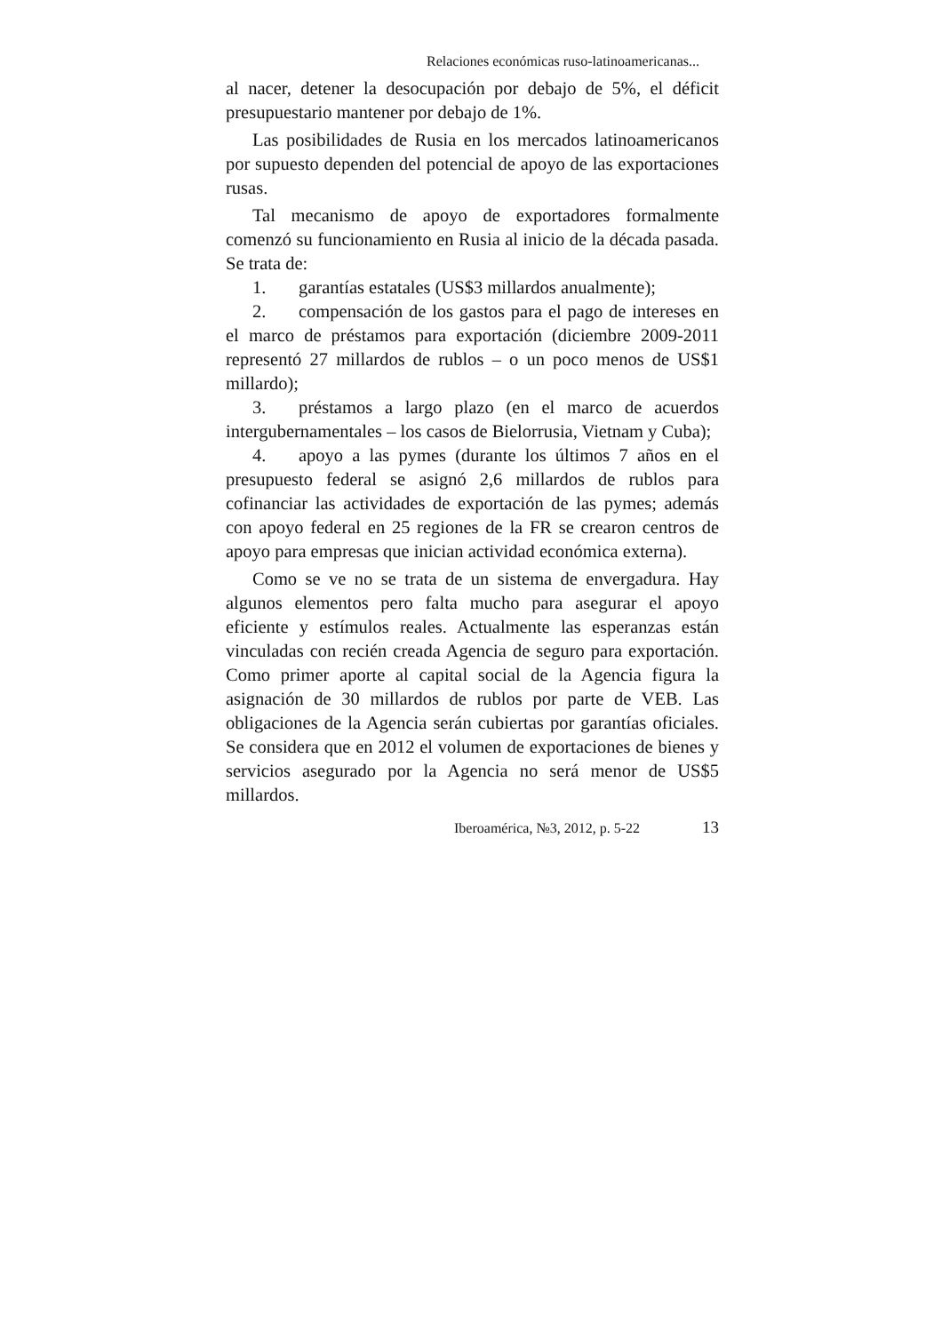Relaciones económicas ruso-latinoamericanas...
al nacer, detener la desocupación por debajo de 5%, el déficit presupuestario mantener por debajo de 1%.
Las posibilidades de Rusia en los mercados latinoamericanos por supuesto dependen del potencial de apoyo de las exportaciones rusas.
Tal mecanismo de apoyo de exportadores formalmente comenzó su funcionamiento en Rusia al inicio de la década pasada. Se trata de:
1. garantías estatales (US$3 millardos anualmente);
2. compensación de los gastos para el pago de intereses en el marco de préstamos para exportación (diciembre 2009-2011 representó 27 millardos de rublos – o un poco menos de US$1 millardo);
3. préstamos a largo plazo (en el marco de acuerdos intergubernamentales – los casos de Bielorrusia, Vietnam y Cuba);
4. apoyo a las pymes (durante los últimos 7 años en el presupuesto federal se asignó 2,6 millardos de rublos para cofinanciar las actividades de exportación de las pymes; además con apoyo federal en 25 regiones de la FR se crearon centros de apoyo para empresas que inician actividad económica externa).
Como se ve no se trata de un sistema de envergadura. Hay algunos elementos pero falta mucho para asegurar el apoyo eficiente y estímulos reales. Actualmente las esperanzas están vinculadas con recién creada Agencia de seguro para exportación. Como primer aporte al capital social de la Agencia figura la asignación de 30 millardos de rublos por parte de VEB. Las obligaciones de la Agencia serán cubiertas por garantías oficiales. Se considera que en 2012 el volumen de exportaciones de bienes y servicios asegurado por la Agencia no será menor de US$5 millardos.
Iberoamérica, №3, 2012, p. 5-22 13